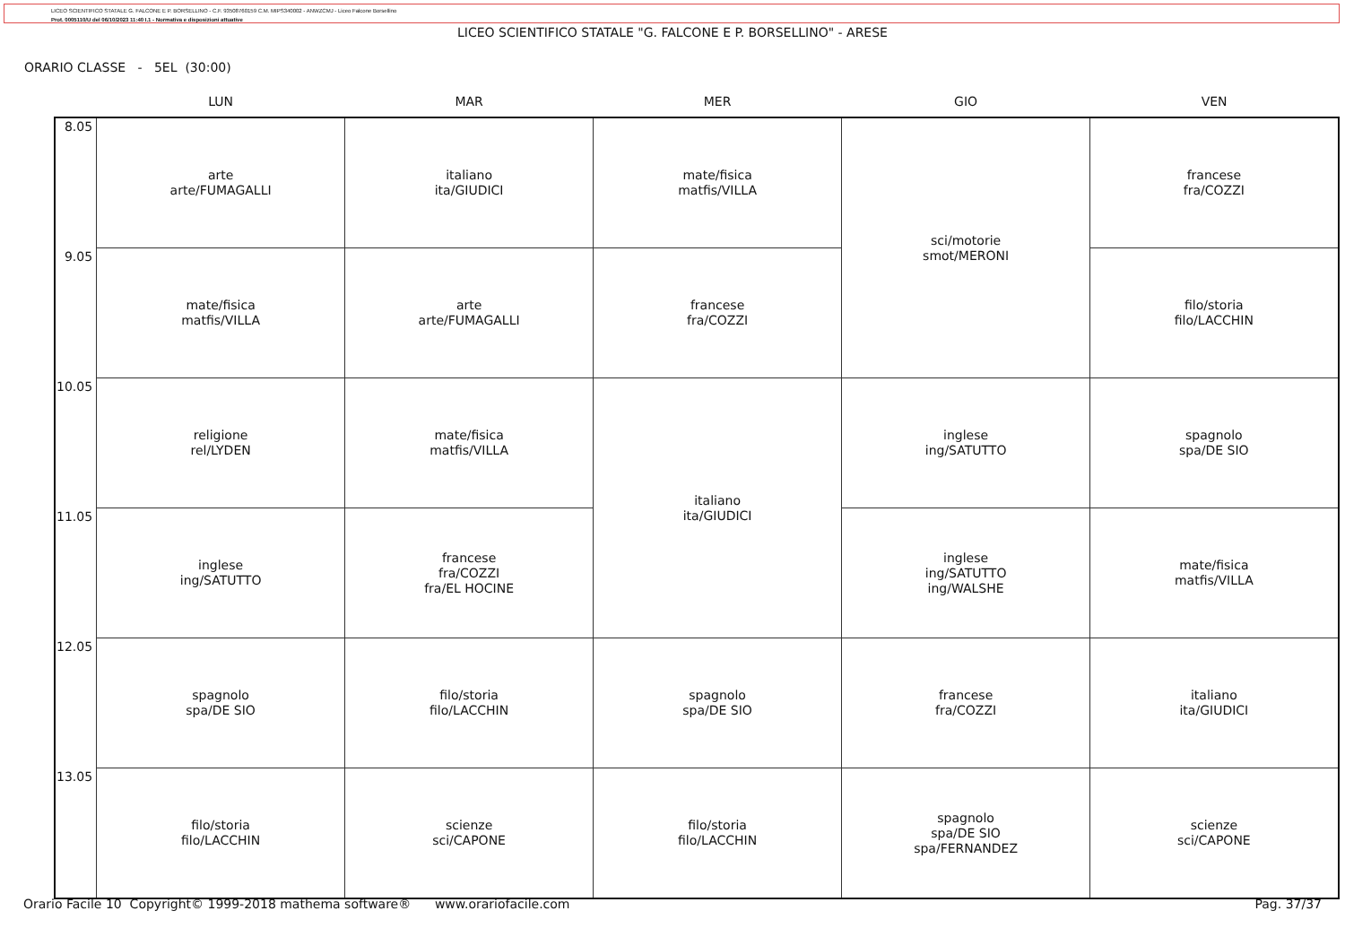LICEO SCIENTIFICO STATALE G. FALCONE E P. BORSELLINO - C.F. 93508760159 C.M. MIPS340002 - ANWZCMJ - Liceo Falcone Borsellino
Prot. 0005110/U del 06/10/2023 11:40 I.1 - Normativa e disposizioni attuative
LICEO SCIENTIFICO STATALE "G. FALCONE E P. BORSELLINO" - ARESE
ORARIO CLASSE - 5EL (30:00)
| | LUN | MAR | MER | GIO | VEN |
| --- | --- | --- | --- | --- | --- |
| 8.05 | arte arte/FUMAGALLI | italiano ita/GIUDICI | mate/fisica matfis/VILLA | sci/motorie smot/MERONI | francese fra/COZZI |
| 9.05 | mate/fisica matfis/VILLA | arte arte/FUMAGALLI | francese fra/COZZI | | filo/storia filo/LACCHIN |
| 10.05 | religione rel/LYDEN | mate/fisica matfis/VILLA | italiano ita/GIUDICI | inglese ing/SATUTTO | spagnolo spa/DE SIO |
| 11.05 | inglese ing/SATUTTO | francese fra/COZZI fra/EL HOCINE | | inglese ing/SATUTTO ing/WALSHE | mate/fisica matfis/VILLA |
| 12.05 | spagnolo spa/DE SIO | filo/storia filo/LACCHIN | spagnolo spa/DE SIO | francese fra/COZZI | italiano ita/GIUDICI |
| 13.05 | filo/storia filo/LACCHIN | scienze sci/CAPONE | filo/storia filo/LACCHIN | spagnolo spa/DE SIO spa/FERNANDEZ | scienze sci/CAPONE |
Orario Facile 10 Copyright© 1999-2018 mathema software® www.orariofacile.com Pag. 37/37